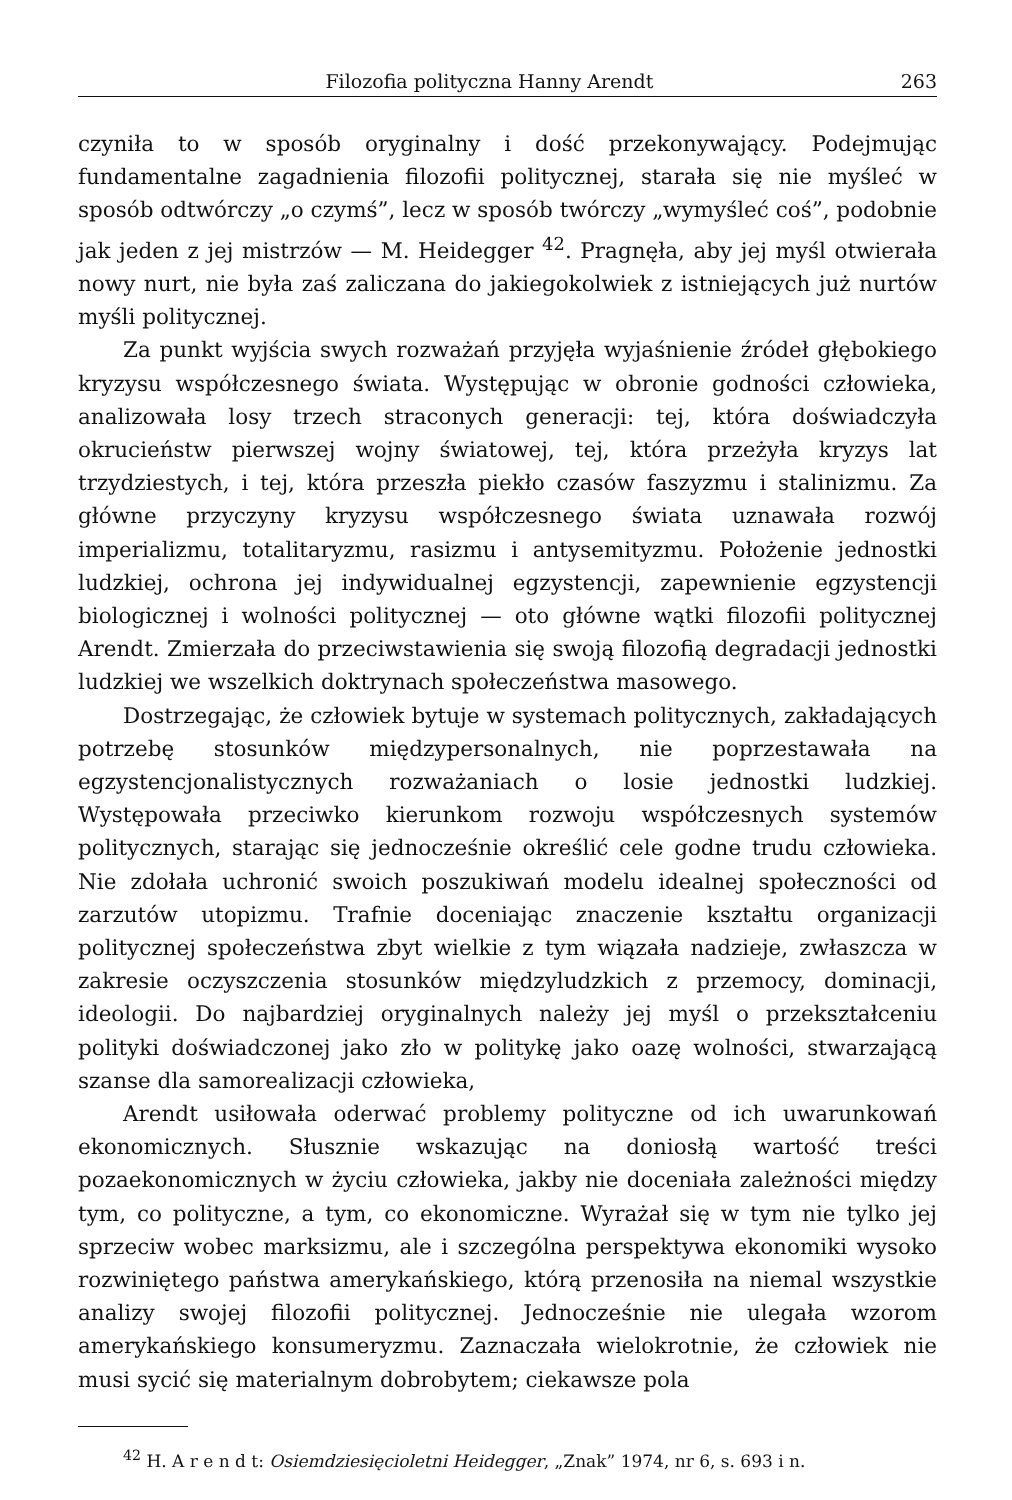Filozofia polityczna Hanny Arendt 263
czyniła to w sposób oryginalny i dość przekonywający. Podejmując fundamentalne zagadnienia filozofii politycznej, starała się nie myśleć w sposób odtwórczy „o czymś”, lecz w sposób twórczy „wymyśleć coś”, podobnie jak jeden z jej mistrzów — M. Heidegger <sup>42</sup>. Pragnęła, aby jej myśl otwierała nowy nurt, nie była zaś zaliczana do jakiegokolwiek z istniejących już nurtów myśli politycznej.
Za punkt wyjścia swych rozważań przyjęła wyjaśnienie źródeł głębokiego kryzysu współczesnego świata. Występując w obronie godności człowieka, analizowała losy trzech straconych generacji: tej, która doświadczyła okrucieństw pierwszej wojny światowej, tej, która przeżyła kryzys lat trzydziestych, i tej, która przeszła piekło czasów faszyzmu i stalinizmu. Za główne przyczyny kryzysu współczesnego świata uznawała rozwój imperializmu, totalitaryzmu, rasizmu i antysemityzmu. Położenie jednostki ludzkiej, ochrona jej indywidualnej egzystencji, zapewnienie egzystencji biologicznej i wolności politycznej — oto główne wątki filozofii politycznej Arendt. Zmierzała do przeciwstawienia się swoją filozofią degradacji jednostki ludzkiej we wszelkich doktrynach społeczeństwa masowego.
Dostrzegając, że człowiek bytuje w systemach politycznych, zakładających potrzebę stosunków międzypersonalnych, nie poprzestawała na egzystencjonalistycznych rozważaniach o losie jednostki ludzkiej. Występowała przeciwko kierunkom rozwoju współczesnych systemów politycznych, starając się jednocześnie określić cele godne trudu człowieka. Nie zdołała uchronić swoich poszukiwań modelu idealnej społeczności od zarzutów utopizmu. Trafnie doceniając znaczenie kształtu organizacji politycznej społeczeństwa zbyt wielkie z tym wiązała nadzieje, zwłaszcza w zakresie oczyszczenia stosunków międzyludzkich z przemocy, dominacji, ideologii. Do najbardziej oryginalnych należy jej myśl o przekształceniu polityki doświadczonej jako zło w politykę jako oazę wolności, stwarzającą szanse dla samorealizacji człowieka,
Arendt usiłowała oderwać problemy polityczne od ich uwarunkowań ekonomicznych. Słusznie wskazując na doniosłą wartość treści pozaekonomicznych w życiu człowieka, jakby nie doceniała zależności między tym, co polityczne, a tym, co ekonomiczne. Wyrażał się w tym nie tylko jej sprzeciw wobec marksizmu, ale i szczególna perspektywa ekonomiki wysoko rozwiniętego państwa amerykańskiego, którą przenosiła na niemal wszystkie analizy swojej filozofii politycznej. Jednocześnie nie ulegała wzorom amerykańskiego konsumeryzmu. Zaznaczała wielokrotnie, że człowiek nie musi sycić się materialnym dobrobytem; ciekawsze pola
<sup>42</sup> H. A r e n d t: Osiemdziesięcioletni Heidegger, „Znak” 1974, nr 6, s. 693 i n.